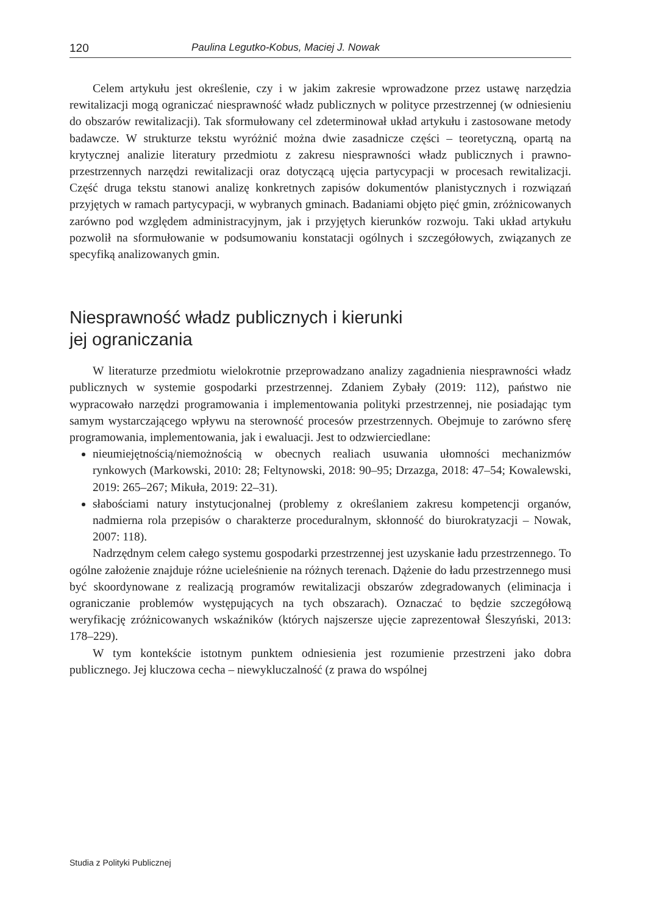120 Paulina Legutko-Kobus, Maciej J. Nowak
Celem artykułu jest określenie, czy i w jakim zakresie wprowadzone przez ustawę narzędzia rewitalizacji mogą ograniczać niesprawność władz publicznych w polityce przestrzennej (w odniesieniu do obszarów rewitalizacji). Tak sformułowany cel zdeterminował układ artykułu i zastosowane metody badawcze. W strukturze tekstu wyróżnić można dwie zasadnicze części – teoretyczną, opartą na krytycznej analizie literatury przedmiotu z zakresu niesprawności władz publicznych i prawno-przestrzennych narzędzi rewitalizacji oraz dotyczącą ujęcia partycypacji w procesach rewitalizacji. Część druga tekstu stanowi analizę konkretnych zapisów dokumentów planistycznych i rozwiązań przyjętych w ramach partycypacji, w wybranych gminach. Badaniami objęto pięć gmin, zróżnicowanych zarówno pod względem administracyjnym, jak i przyjętych kierunków rozwoju. Taki układ artykułu pozwolił na sformułowanie w podsumowaniu konstatacji ogólnych i szczegółowych, związanych ze specyfiką analizowanych gmin.
Niesprawność władz publicznych i kierunki
jej ograniczania
W literaturze przedmiotu wielokrotnie przeprowadzano analizy zagadnienia niesprawności władz publicznych w systemie gospodarki przestrzennej. Zdaniem Zybały (2019: 112), państwo nie wypracowało narzędzi programowania i implementowania polityki przestrzennej, nie posiadając tym samym wystarczającego wpływu na sterowność procesów przestrzennych. Obejmuje to zarówno sferę programowania, implementowania, jak i ewaluacji. Jest to odzwierciedlane:
nieumiejętnością/niemożnością w obecnych realiach usuwania ułomności mechanizmów rynkowych (Markowski, 2010: 28; Feltynowski, 2018: 90–95; Drzazga, 2018: 47–54; Kowalewski, 2019: 265–267; Mikuła, 2019: 22–31).
słabościami natury instytucjonalnej (problemy z określaniem zakresu kompetencji organów, nadmierna rola przepisów o charakterze proceduralnym, skłonność do biurokratyzacji – Nowak, 2007: 118).
Nadrzędnym celem całego systemu gospodarki przestrzennej jest uzyskanie ładu przestrzennego. To ogólne założenie znajduje różne ucieleśnienie na różnych terenach. Dążenie do ładu przestrzennego musi być skoordynowane z realizacją programów rewitalizacji obszarów zdegradowanych (eliminacja i ograniczanie problemów występujących na tych obszarach). Oznaczać to będzie szczegółową weryfikację zróżnicowanych wskaźników (których najszersze ujęcie zaprezentował Śleszyński, 2013: 178–229).
W tym kontekście istotnym punktem odniesienia jest rozumienie przestrzeni jako dobra publicznego. Jej kluczowa cecha – niewykluczalność (z prawa do wspólnej
Studia z Polityki Publicznej